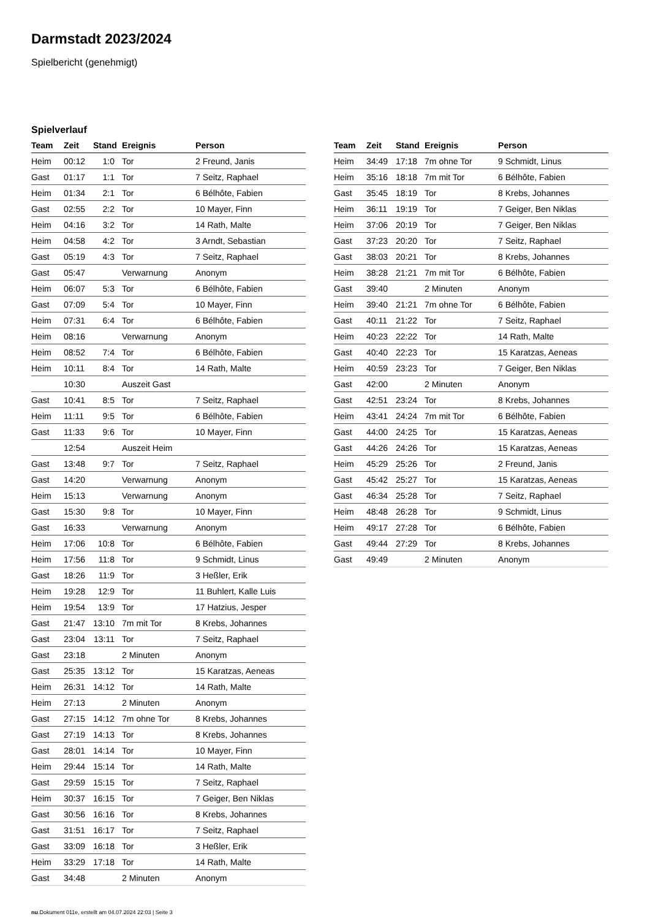Darmstadt 2023/2024
Spielbericht (genehmigt)
Spielverlauf
| Team | Zeit | Stand | Ereignis | Person |
| --- | --- | --- | --- | --- |
| Heim | 00:12 | 1:0 | Tor | 2 Freund, Janis |
| Gast | 01:17 | 1:1 | Tor | 7 Seitz, Raphael |
| Heim | 01:34 | 2:1 | Tor | 6 Bélhôte, Fabien |
| Gast | 02:55 | 2:2 | Tor | 10 Mayer, Finn |
| Heim | 04:16 | 3:2 | Tor | 14 Rath, Malte |
| Heim | 04:58 | 4:2 | Tor | 3 Arndt, Sebastian |
| Gast | 05:19 | 4:3 | Tor | 7 Seitz, Raphael |
| Gast | 05:47 | | Verwarnung | Anonym |
| Heim | 06:07 | 5:3 | Tor | 6 Bélhôte, Fabien |
| Gast | 07:09 | 5:4 | Tor | 10 Mayer, Finn |
| Heim | 07:31 | 6:4 | Tor | 6 Bélhôte, Fabien |
| Heim | 08:16 | | Verwarnung | Anonym |
| Heim | 08:52 | 7:4 | Tor | 6 Bélhôte, Fabien |
| Heim | 10:11 | 8:4 | Tor | 14 Rath, Malte |
| | 10:30 | | Auszeit Gast | |
| Gast | 10:41 | 8:5 | Tor | 7 Seitz, Raphael |
| Heim | 11:11 | 9:5 | Tor | 6 Bélhôte, Fabien |
| Gast | 11:33 | 9:6 | Tor | 10 Mayer, Finn |
| | 12:54 | | Auszeit Heim | |
| Gast | 13:48 | 9:7 | Tor | 7 Seitz, Raphael |
| Gast | 14:20 | | Verwarnung | Anonym |
| Heim | 15:13 | | Verwarnung | Anonym |
| Gast | 15:30 | 9:8 | Tor | 10 Mayer, Finn |
| Gast | 16:33 | | Verwarnung | Anonym |
| Heim | 17:06 | 10:8 | Tor | 6 Bélhôte, Fabien |
| Heim | 17:56 | 11:8 | Tor | 9 Schmidt, Linus |
| Gast | 18:26 | 11:9 | Tor | 3 Heßler, Erik |
| Heim | 19:28 | 12:9 | Tor | 11 Buhlert, Kalle Luis |
| Heim | 19:54 | 13:9 | Tor | 17 Hatzius, Jesper |
| Gast | 21:47 | 13:10 | 7m mit Tor | 8 Krebs, Johannes |
| Gast | 23:04 | 13:11 | Tor | 7 Seitz, Raphael |
| Gast | 23:18 | | 2 Minuten | Anonym |
| Gast | 25:35 | 13:12 | Tor | 15 Karatzas, Aeneas |
| Heim | 26:31 | 14:12 | Tor | 14 Rath, Malte |
| Heim | 27:13 | | 2 Minuten | Anonym |
| Gast | 27:15 | 14:12 | 7m ohne Tor | 8 Krebs, Johannes |
| Gast | 27:19 | 14:13 | Tor | 8 Krebs, Johannes |
| Gast | 28:01 | 14:14 | Tor | 10 Mayer, Finn |
| Heim | 29:44 | 15:14 | Tor | 14 Rath, Malte |
| Gast | 29:59 | 15:15 | Tor | 7 Seitz, Raphael |
| Heim | 30:37 | 16:15 | Tor | 7 Geiger, Ben Niklas |
| Gast | 30:56 | 16:16 | Tor | 8 Krebs, Johannes |
| Gast | 31:51 | 16:17 | Tor | 7 Seitz, Raphael |
| Gast | 33:09 | 16:18 | Tor | 3 Heßler, Erik |
| Heim | 33:29 | 17:18 | Tor | 14 Rath, Malte |
| Gast | 34:48 | | 2 Minuten | Anonym |
| Team | Zeit | Stand | Ereignis | Person |
| --- | --- | --- | --- | --- |
| Heim | 34:49 | 17:18 | 7m ohne Tor | 9 Schmidt, Linus |
| Heim | 35:16 | 18:18 | 7m mit Tor | 6 Bélhôte, Fabien |
| Gast | 35:45 | 18:19 | Tor | 8 Krebs, Johannes |
| Heim | 36:11 | 19:19 | Tor | 7 Geiger, Ben Niklas |
| Heim | 37:06 | 20:19 | Tor | 7 Geiger, Ben Niklas |
| Gast | 37:23 | 20:20 | Tor | 7 Seitz, Raphael |
| Gast | 38:03 | 20:21 | Tor | 8 Krebs, Johannes |
| Heim | 38:28 | 21:21 | 7m mit Tor | 6 Bélhôte, Fabien |
| Gast | 39:40 | | 2 Minuten | Anonym |
| Heim | 39:40 | 21:21 | 7m ohne Tor | 6 Bélhôte, Fabien |
| Gast | 40:11 | 21:22 | Tor | 7 Seitz, Raphael |
| Heim | 40:23 | 22:22 | Tor | 14 Rath, Malte |
| Gast | 40:40 | 22:23 | Tor | 15 Karatzas, Aeneas |
| Heim | 40:59 | 23:23 | Tor | 7 Geiger, Ben Niklas |
| Gast | 42:00 | | 2 Minuten | Anonym |
| Gast | 42:51 | 23:24 | Tor | 8 Krebs, Johannes |
| Heim | 43:41 | 24:24 | 7m mit Tor | 6 Bélhôte, Fabien |
| Gast | 44:00 | 24:25 | Tor | 15 Karatzas, Aeneas |
| Gast | 44:26 | 24:26 | Tor | 15 Karatzas, Aeneas |
| Heim | 45:29 | 25:26 | Tor | 2 Freund, Janis |
| Gast | 45:42 | 25:27 | Tor | 15 Karatzas, Aeneas |
| Gast | 46:34 | 25:28 | Tor | 7 Seitz, Raphael |
| Heim | 48:48 | 26:28 | Tor | 9 Schmidt, Linus |
| Heim | 49:17 | 27:28 | Tor | 6 Bélhôte, Fabien |
| Gast | 49:44 | 27:29 | Tor | 8 Krebs, Johannes |
| Gast | 49:49 | | 2 Minuten | Anonym |
nu.Dokument 011e, erstellt am 04.07.2024 22:03 | Seite 3